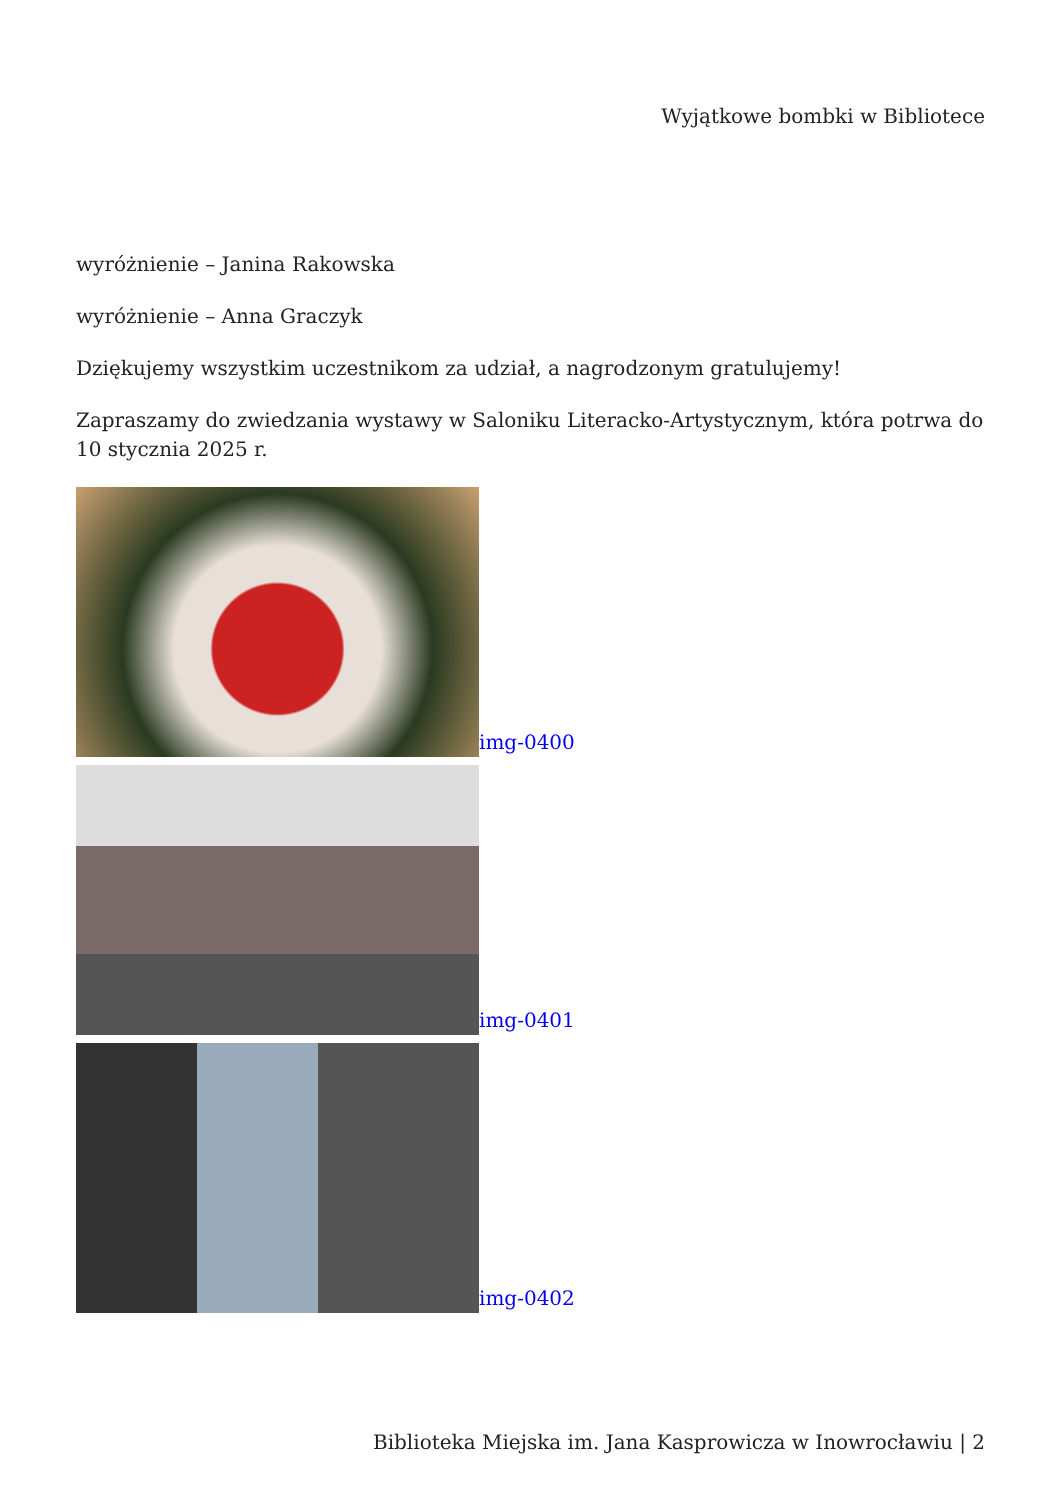Wyjątkowe bombki w Bibliotece
wyróżnienie – Janina Rakowska
wyróżnienie – Anna Graczyk
Dziękujemy wszystkim uczestnikom za udział, a nagrodzonym gratulujemy!
Zapraszamy do zwiedzania wystawy w Saloniku Literacko-Artystycznym, która potrwa do 10 stycznia 2025 r.
img-0400
img-0401
img-0402
Biblioteka Miejska im. Jana Kasprowicza w Inowrocławiu | 2